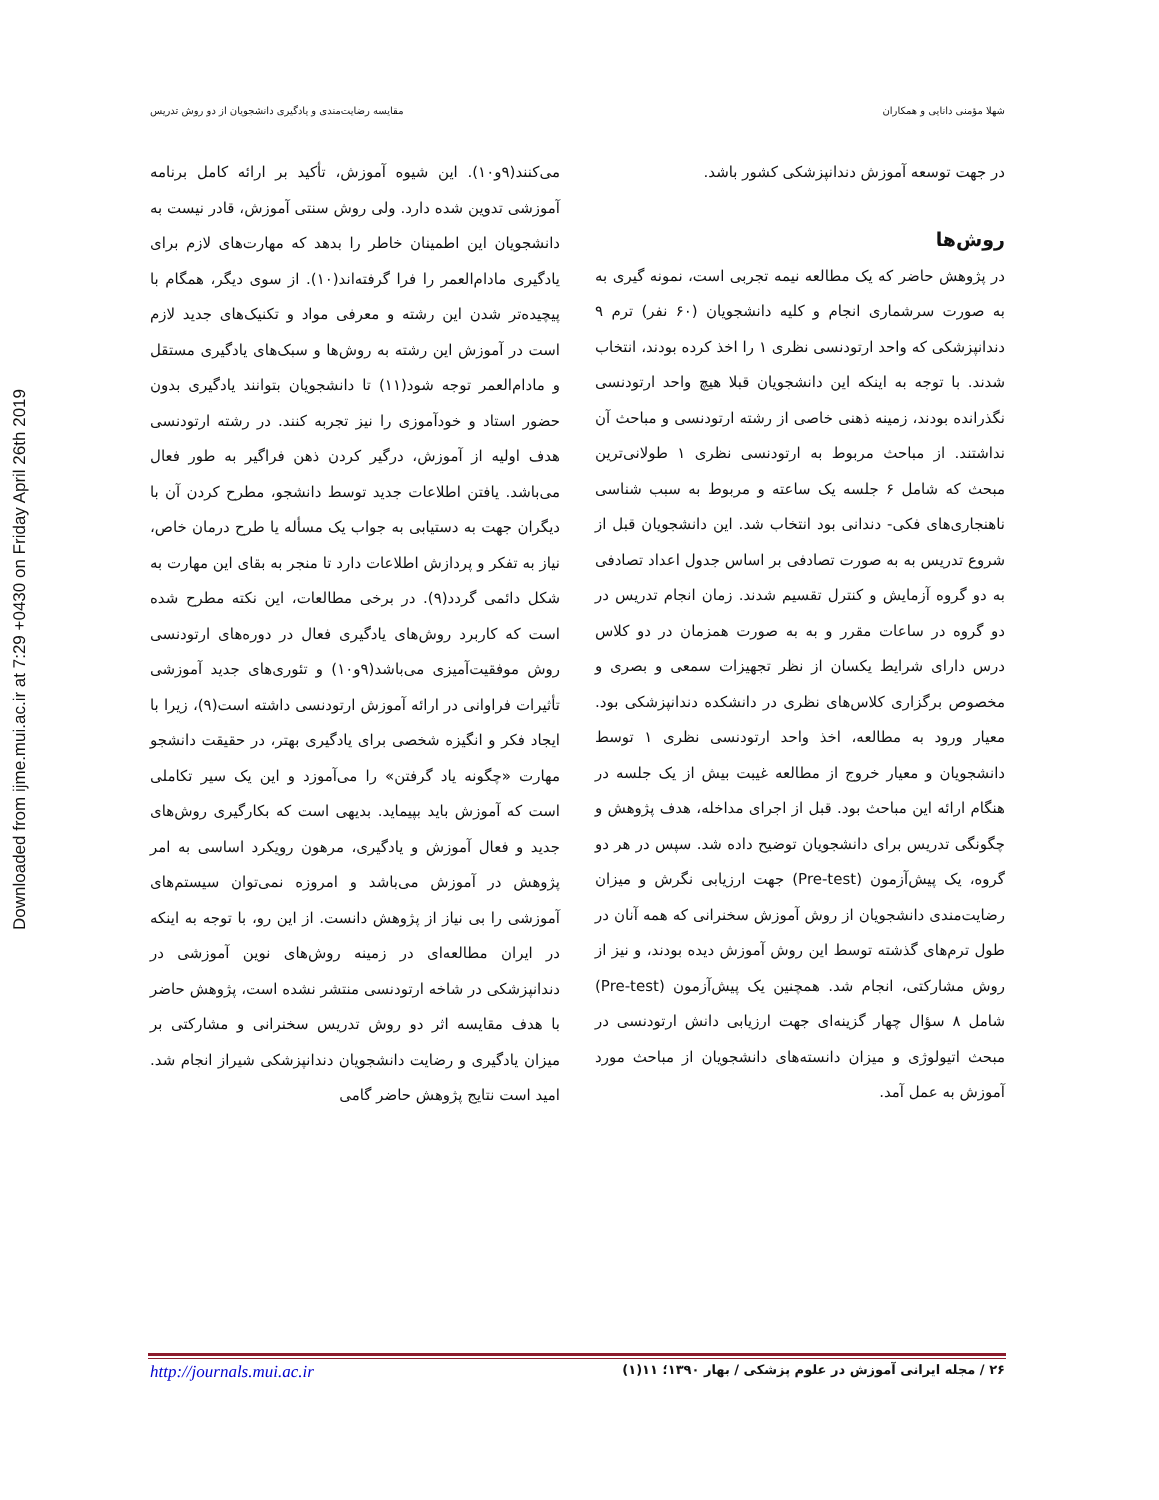Downloaded from ijme.mui.ac.ir at 7:29 +0430 on Friday April 26th 2019
مقایسه رضایت‌مندی و یادگیری دانشجویان از دو روش تدریس شهلا مؤمنی دانایی و همکاران
می‌کنند(۹و۱۰). این شیوه آموزش، تأکید بر ارائه کامل برنامه آموزشی تدوین شده دارد. ولی روش سنتی آموزش، قادر نیست به دانشجویان این اطمینان خاطر را بدهد که مهارت‌های لازم برای یادگیری مادام‌العمر را فرا گرفته‌اند(۱۰). از سوی دیگر، همگام با پیچیده‌تر شدن این رشته و معرفی مواد و تکنیک‌های جدید لازم است در آموزش این رشته به روش‌ها و سبک‌های یادگیری مستقل و مادام‌العمر توجه شود(۱۱) تا دانشجویان بتوانند یادگیری بدون حضور استاد و خودآموزی را نیز تجربه کنند. در رشته ارتودنسی هدف اولیه از آموزش، درگیر کردن ذهن فراگیر به طور فعال می‌باشد. یافتن اطلاعات جدید توسط دانشجو، مطرح کردن آن با دیگران جهت به دستیابی به جواب یک مسأله یا طرح درمان خاص، نیاز به تفکر و پردازش اطلاعات دارد تا منجر به بقای این مهارت به شکل دائمی گردد(۹). در برخی مطالعات، این نکته مطرح شده است که کاربرد روش‌های یادگیری فعال در دوره‌های ارتودنسی روش موفقیت‌آمیزی می‌باشد(۹و۱۰) و تئوری‌های جدید آموزشی تأثیرات فراوانی در ارائه آموزش ارتودنسی داشته است(۹)، زیرا با ایجاد فکر و انگیزه شخصی برای یادگیری بهتر، در حقیقت دانشجو مهارت «چگونه یاد گرفتن» را می‌آموزد و این یک سیر تکاملی است که آموزش باید بپیماید. بدیهی است که بکارگیری روش‌های جدید و فعال آموزش و یادگیری، مرهون رویکرد اساسی به امر پژوهش در آموزش می‌باشد و امروزه نمی‌توان سیستم‌های آموزشی را بی نیاز از پژوهش دانست. از این رو، با توجه به اینکه در ایران مطالعه‌ای در زمینه روش‌های نوین آموزشی در دندانپزشکی در شاخه ارتودنسی منتشر نشده است، پژوهش حاضر با هدف مقایسه اثر دو روش تدریس سخنرانی و مشارکتی بر میزان یادگیری و رضایت دانشجویان دندانپزشکی شیراز انجام شد. امید است نتایج پژوهش حاضر گامی
در جهت توسعه آموزش دندانپزشکی کشور باشد.
روش‌ها
در پژوهش حاضر که یک مطالعه نیمه تجربی است، نمونه گیری به به صورت سرشماری انجام و کلیه دانشجویان (۶۰ نفر) ترم ۹ دندانپزشکی که واحد ارتودنسی نظری ۱ را اخذ کرده بودند، انتخاب شدند. با توجه به اینکه این دانشجویان قبلا هیچ واحد ارتودنسی نگذرانده بودند، زمینه ذهنی خاصی از رشته ارتودنسی و مباحث آن نداشتند. از مباحث مربوط به ارتودنسی نظری ۱ طولانی‌ترین مبحث که شامل ۶ جلسه یک ساعته و مربوط به سبب شناسی ناهنجاری‌های فکی- دندانی بود انتخاب شد. این دانشجویان قبل از شروع تدریس به به صورت تصادفی بر اساس جدول اعداد تصادفی به دو گروه آزمایش و کنترل تقسیم شدند. زمان انجام تدریس در دو گروه در ساعات مقرر و به به صورت همزمان در دو کلاس درس دارای شرایط یکسان از نظر تجهیزات سمعی و بصری و مخصوص برگزاری کلاس‌های نظری در دانشکده دندانپزشکی بود. معیار ورود به مطالعه، اخذ واحد ارتودنسی نظری ۱ توسط دانشجویان و معیار خروج از مطالعه غیبت بیش از یک جلسه در هنگام ارائه این مباحث بود. قبل از اجرای مداخله، هدف پژوهش و چگونگی تدریس برای دانشجویان توضیح داده شد. سپس در هر دو گروه، یک پیش‌آزمون (Pre-test) جهت ارزیابی نگرش و میزان رضایت‌مندی دانشجویان از روش آموزش سخنرانی که همه آنان در طول ترم‌های گذشته توسط این روش آموزش دیده بودند، و نیز از روش مشارکتی، انجام شد. همچنین یک پیش‌آزمون (Pre-test) شامل ۸ سؤال چهار گزینه‌ای جهت ارزیابی دانش ارتودنسی در مبحث اتیولوژی و میزان دانسته‌های دانشجویان از مباحث مورد آموزش به عمل آمد.
۲۶ / مجله ایرانی آموزش در علوم پزشکی / بهار ۱۳۹۰؛ ۱۱(۱) http://journals.mui.ac.ir